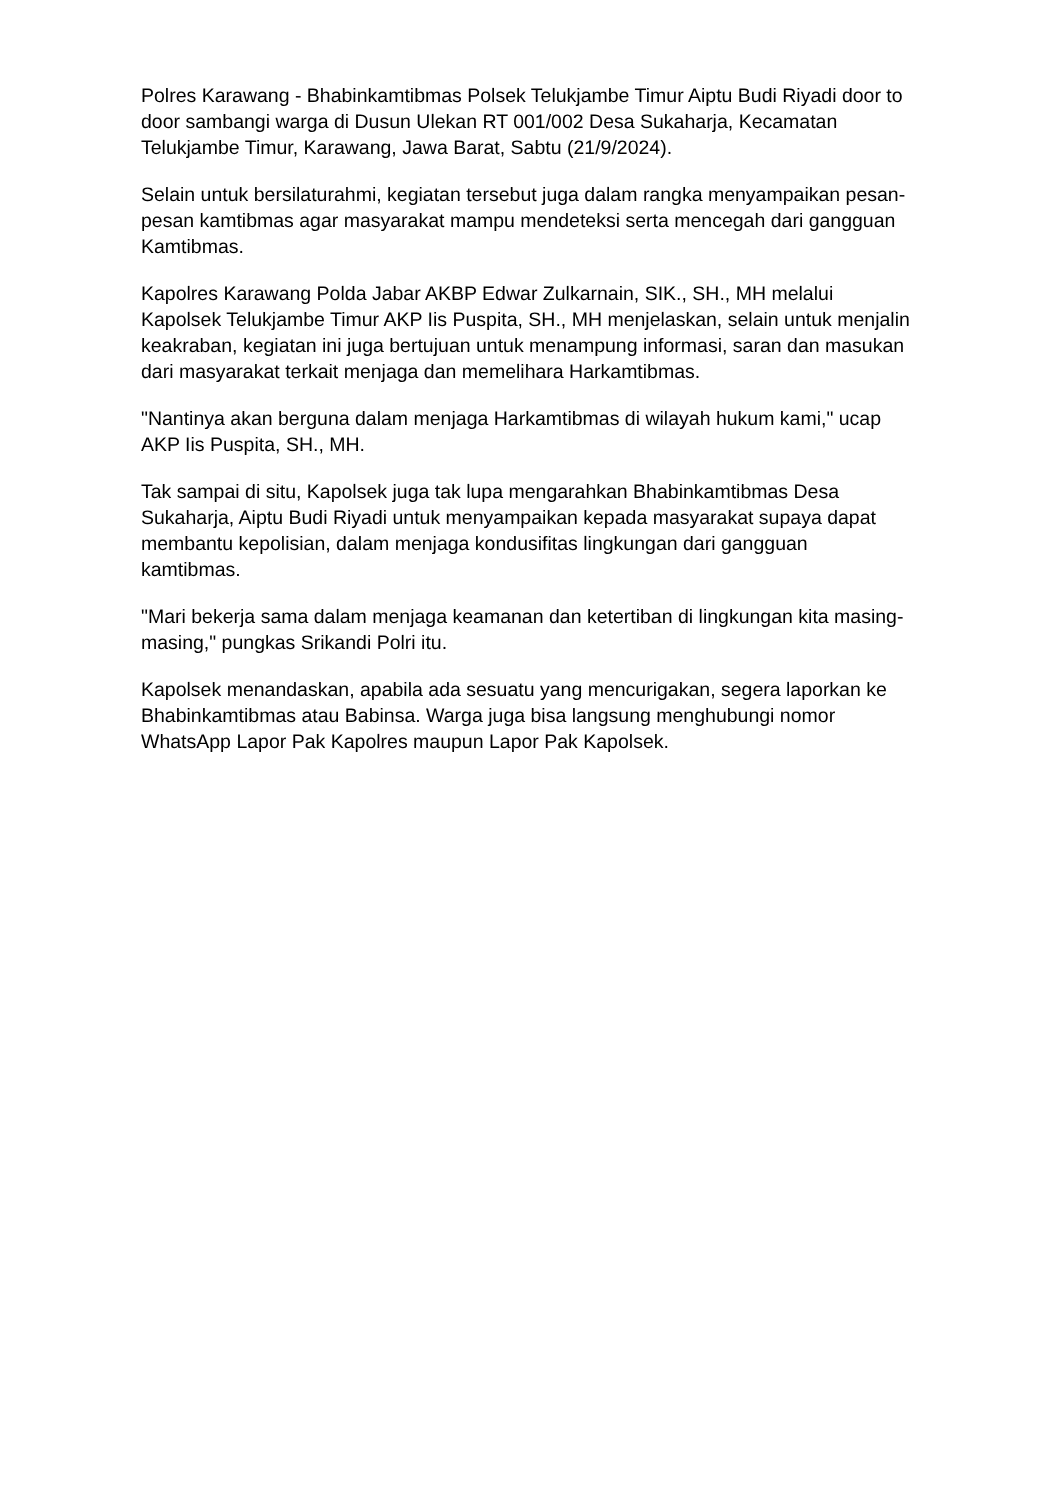Polres Karawang - Bhabinkamtibmas Polsek Telukjambe Timur Aiptu Budi Riyadi door to door sambangi warga di Dusun Ulekan RT 001/002 Desa Sukaharja, Kecamatan Telukjambe Timur, Karawang, Jawa Barat, Sabtu (21/9/2024).
Selain untuk bersilaturahmi, kegiatan tersebut juga dalam rangka menyampaikan pesan-pesan kamtibmas agar masyarakat mampu mendeteksi serta mencegah dari gangguan Kamtibmas.
Kapolres Karawang Polda Jabar AKBP Edwar Zulkarnain, SIK., SH., MH melalui Kapolsek Telukjambe Timur AKP Iis Puspita, SH., MH menjelaskan, selain untuk menjalin keakraban, kegiatan ini juga bertujuan untuk menampung informasi, saran dan masukan dari masyarakat terkait menjaga dan memelihara Harkamtibmas.
"Nantinya akan berguna dalam menjaga Harkamtibmas di wilayah hukum kami," ucap AKP Iis Puspita, SH., MH.
Tak sampai di situ, Kapolsek juga tak lupa mengarahkan Bhabinkamtibmas Desa Sukaharja, Aiptu Budi Riyadi untuk menyampaikan kepada masyarakat supaya dapat membantu kepolisian, dalam menjaga kondusifitas lingkungan dari gangguan kamtibmas.
"Mari bekerja sama dalam menjaga keamanan dan ketertiban di lingkungan kita masing-masing," pungkas Srikandi Polri itu.
Kapolsek menandaskan, apabila ada sesuatu yang mencurigakan, segera laporkan ke Bhabinkamtibmas atau Babinsa. Warga juga bisa langsung menghubungi nomor WhatsApp Lapor Pak Kapolres maupun Lapor Pak Kapolsek.